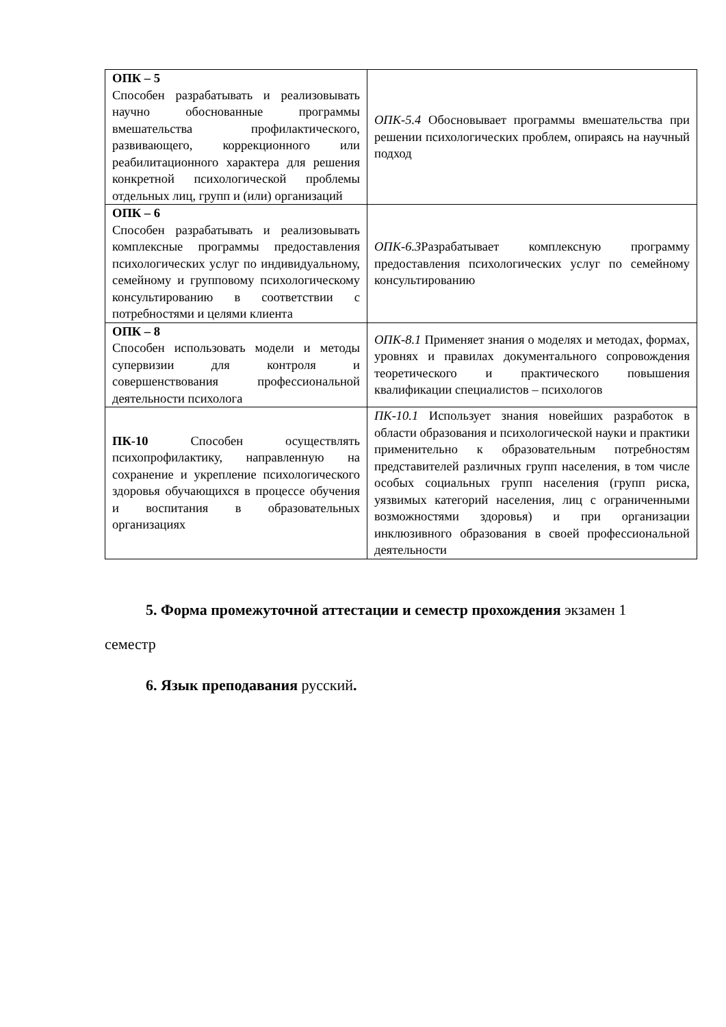| ОПК – 5 Способен разрабатывать и реализовывать научно обоснованные программы вмешательства профилактического, развивающего, коррекционного или реабилитационного характера для решения конкретной психологической проблемы отдельных лиц, групп и (или) организаций | ОПК-5.4 Обосновывает программы вмешательства при решении психологических проблем, опираясь на научный подход |
| ОПК – 6 Способен разрабатывать и реализовывать комплексные программы предоставления психологических услуг по индивидуальному, семейному и групповому психологическому консультированию в соответствии с потребностями и целями клиента | ОПК-6.3 Разрабатывает комплексную программу предоставления психологических услуг по семейному консультированию |
| ОПК – 8 Способен использовать модели и методы супервизии для контроля и совершенствования профессиональной деятельности психолога | ОПК-8.1 Применяет знания о моделях и методах, формах, уровнях и правилах документального сопровождения теоретического и практического повышения квалификации специалистов – психологов |
| ПК-10 Способен осуществлять психопрофилактику, направленную на сохранение и укрепление психологического здоровья обучающихся в процессе обучения и воспитания в образовательных организациях | ПК-10.1 Использует знания новейших разработок в области образования и психологической науки и практики применительно к образовательным потребностям представителей различных групп населения, в том числе особых социальных групп населения (групп риска, уязвимых категорий населения, лиц с ограниченными возможностями здоровья) и при организации инклюзивного образования в своей профессиональной деятельности |
5. Форма промежуточной аттестации и семестр прохождения экзамен 1 семестр
6. Язык преподавания русский.